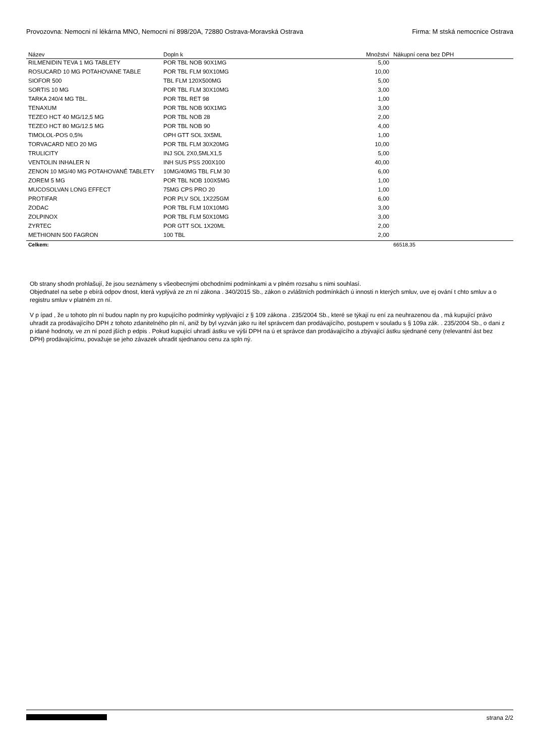Provozovna: Nemocni ní lékárna MNO, Nemocni ní 898/20A, 72880 Ostrava-Moravská Ostrava Firma: M stská nemocnice Ostrava
| Název | Dopln k | Množství | Nákupní cena bez DPH |
| --- | --- | --- | --- |
| RILMENIDIN TEVA 1 MG TABLETY | POR TBL NOB 90X1MG | 5,00 | |
| ROSUCARD 10 MG POTAHOVANE TABLE | POR TBL FLM 90X10MG | 10,00 | |
| SIOFOR 500 | TBL FLM 120X500MG | 5,00 | |
| SORTIS 10 MG | POR TBL FLM 30X10MG | 3,00 | |
| TARKA 240/4 MG TBL. | POR TBL RET 98 | 1,00 | |
| TENAXUM | POR TBL NOB 90X1MG | 3,00 | |
| TEZEO HCT 40 MG/12,5 MG | POR TBL NOB 28 | 2,00 | |
| TEZEO HCT 80 MG/12.5 MG | POR TBL NOB 90 | 4,00 | |
| TIMOLOL-POS 0,5% | OPH GTT SOL 3X5ML | 1,00 | |
| TORVACARD NEO 20 MG | POR TBL FLM 30X20MG | 10,00 | |
| TRULICITY | INJ SOL 2X0,5MLX1,5 | 5,00 | |
| VENTOLIN INHALER N | INH SUS PSS 200X100 | 40,00 | |
| ZENON 10 MG/40 MG POTAHOVANÉ TABLETY | 10MG/40MG TBL FLM 30 | 6,00 | |
| ZOREM 5 MG | POR TBL NOB 100X5MG | 1,00 | |
| MUCOSOLVAN LONG EFFECT | 75MG CPS PRO 20 | 1,00 | |
| PROTIFAR | POR PLV SOL 1X225GM | 6,00 | |
| ZODAC | POR TBL FLM 10X10MG | 3,00 | |
| ZOLPINOX | POR TBL FLM 50X10MG | 3,00 | |
| ZYRTEC | POR GTT SOL 1X20ML | 2,00 | |
| METHIONIN 500 FAGRON | 100 TBL | 2,00 | |
| Celkem: | | | 66518,35 |
Ob strany shodn prohlašují, že jsou seznámeny s všeobecnými obchodními podmínkami a v plném rozsahu s nimi souhlasí.
Objednatel na sebe p ebírá odpov dnost, která vyplývá ze zn ní zákona . 340/2015 Sb., zákon o zvláštních podmínkách ú innosti n kterých smluv, uve ej ování t chto smluv a o registru smluv v platném zn ní.
V p ípad , že u tohoto pln ní budou napln ny pro kupujícího podmínky vyplývající z § 109 zákona . 235/2004 Sb., které se týkají ru ení za neuhrazenou da , má kupující právo uhradit za prodávajícího DPH z tohoto zdanitelného pln ní, aniž by byl vyzván jako ru itel správcem dan prodávajícího, postupem v souladu s § 109a zák. . 235/2004 Sb., o dani z p idané hodnoty, ve zn ní pozd jších p edpis . Pokud kupující uhradí ástku ve výši DPH na ú et správce dan prodávajícího a zbývající ástku sjednané ceny (relevantní ást bez DPH) prodávajícímu, považuje se jeho závazek uhradit sjednanou cenu za spln ný.
strana 2/2